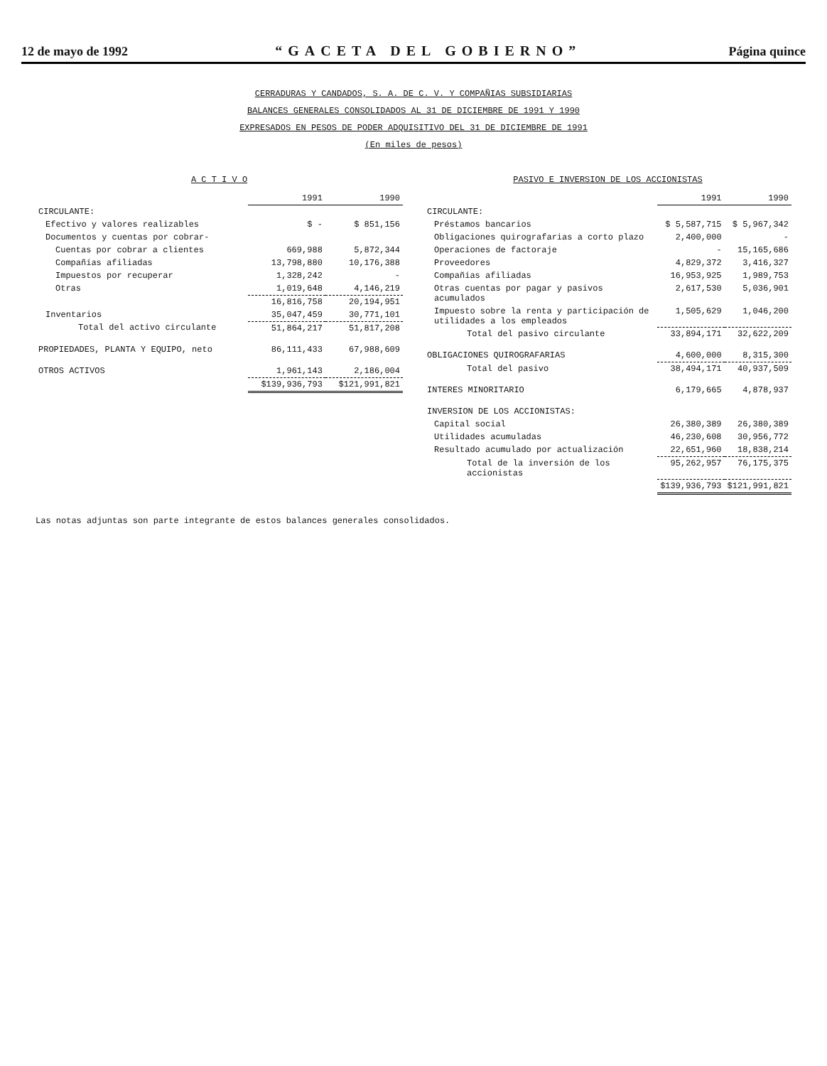12 de mayo de 1992 “GACETA DEL GOBIERNO” Página quince
CERRADURAS Y CANDADOS, S. A. DE C. V. Y COMPAÑIAS SUBSIDIARIAS
BALANCES GENERALES CONSOLIDADOS AL 31 DE DICIEMBRE DE 1991 Y 1990
EXPRESADOS EN PESOS DE PODER ADQUISITIVO DEL 31 DE DICIEMBRE DE 1991
(En miles de pesos)
A C T I V O
| | 1991 | 1990 |
| CIRCULANTE: | | |
| Efectivo y valores realizables | $ - | $ 851,156 |
| Documentos y cuentas por cobrar- | | |
| Cuentas por cobrar a clientes | 669,988 | 5,872,344 |
| Compañías afiliadas | 13,798,880 | 10,176,388 |
| Impuestos por recuperar | 1,328,242 | - |
| Otras | 1,019,648 | 4,146,219 |
| | 16,816,758 | 20,194,951 |
| Inventarios | 35,047,459 | 30,771,101 |
| Total del activo circulante | 51,864,217 | 51,817,208 |
| PROPIEDADES, PLANTA Y EQUIPO, neto | 86,111,433 | 67,988,609 |
| OTROS ACTIVOS | 1,961,143 | 2,186,004 |
| | $139,936,793 | $121,991,821 |
PASIVO E INVERSION DE LOS ACCIONISTAS
| | 1991 | 1990 |
| CIRCULANTE: | | |
| Préstamos bancarios | $ 5,587,715 | $ 5,967,342 |
| Obligaciones quirografarias a corto plazo | 2,400,000 | - |
| Operaciones de factoraje | - | 15,165,686 |
| Proveedores | 4,829,372 | 3,416,327 |
| Compañías afiliadas | 16,953,925 | 1,989,753 |
| Otras cuentas por pagar y pasivos acumulados | 2,617,530 | 5,036,901 |
| Impuesto sobre la renta y participación de utilidades a los empleados | 1,505,629 | 1,046,200 |
| Total del pasivo circulante | 33,894,171 | 32,622,209 |
| OBLIGACIONES QUIROGRAFARIAS | 4,600,000 | 8,315,300 |
| Total del pasivo | 38,494,171 | 40,937,509 |
| INTERES MINORITARIO | 6,179,665 | 4,878,937 |
| INVERSION DE LOS ACCIONISTAS: | | |
| Capital social | 26,380,389 | 26,380,389 |
| Utilidades acumuladas | 46,230,608 | 30,956,772 |
| Resultado acumulado por actualización | 22,651,960 | 18,838,214 |
| Total de la inversión de los accionistas | 95,262,957 | 76,175,375 |
| | $139,936,793 | $121,991,821 |
Las notas adjuntas son parte integrante de estos balances generales consolidados.